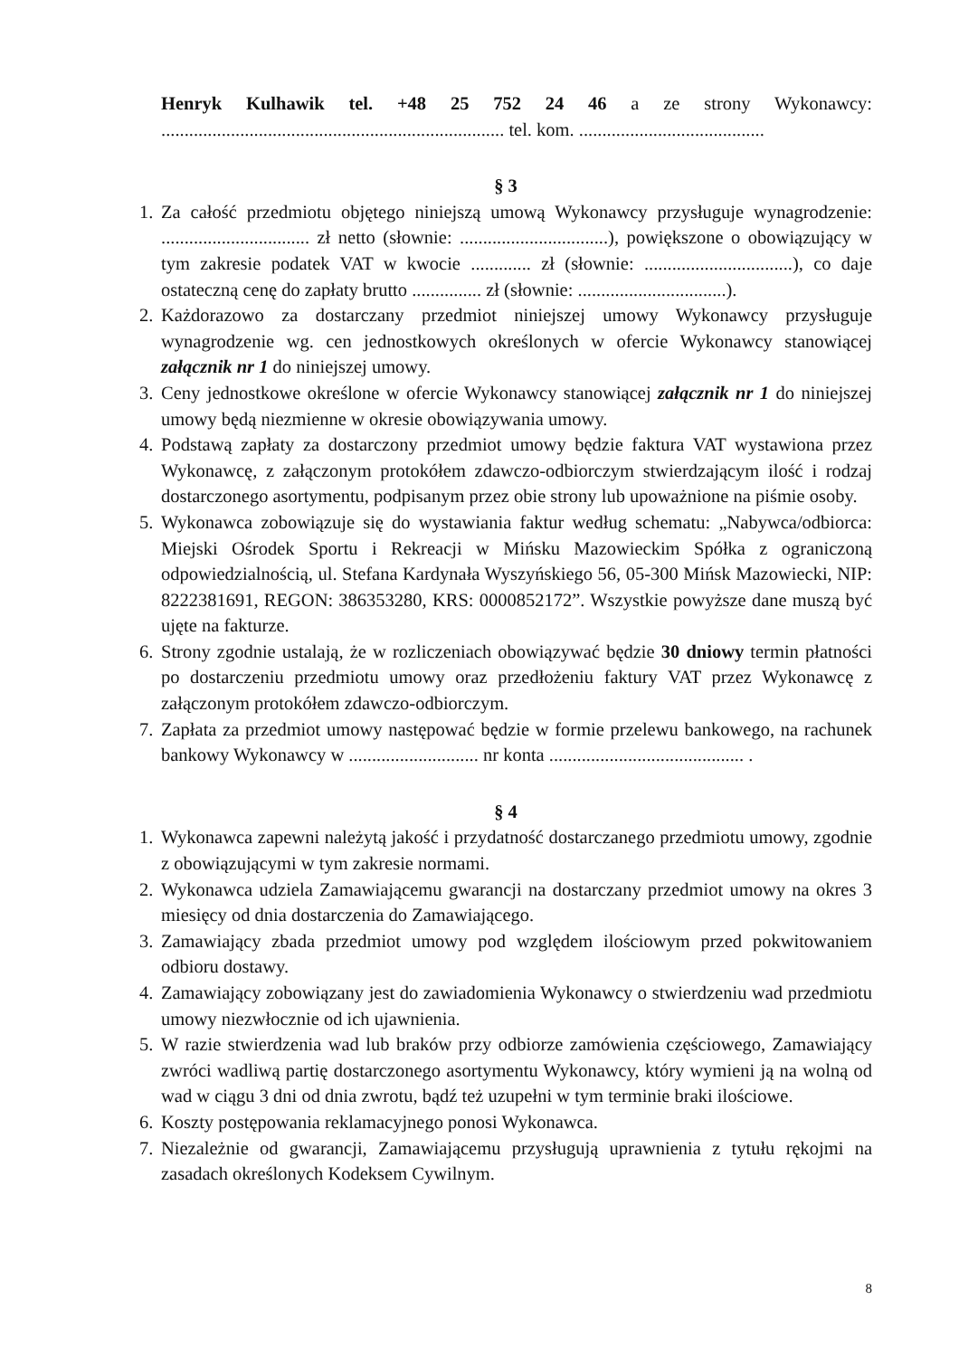Henryk Kulhawik tel. +48 25 752 24 46 a ze strony Wykonawcy:
.......................................................................... tel. kom. ........................................
§ 3
1. Za całość przedmiotu objętego niniejszą umową Wykonawcy przysługuje wynagrodzenie: ................................ zł netto (słownie: ................................), powiększone o obowiązujący w tym zakresie podatek VAT w kwocie ............. zł (słownie: ................................), co daje ostateczną cenę do zapłaty brutto ............... zł (słownie: ................................).
2. Każdorazowo za dostarczany przedmiot niniejszej umowy Wykonawcy przysługuje wynagrodzenie wg. cen jednostkowych określonych w ofercie Wykonawcy stanowiącej załącznik nr 1 do niniejszej umowy.
3. Ceny jednostkowe określone w ofercie Wykonawcy stanowiącej załącznik nr 1 do niniejszej umowy będą niezmienne w okresie obowiązywania umowy.
4. Podstawą zapłaty za dostarczony przedmiot umowy będzie faktura VAT wystawiona przez Wykonawcę, z załączonym protokółem zdawczo-odbiorczym stwierdzającym ilość i rodzaj dostarczonego asortymentu, podpisanym przez obie strony lub upoważnione na piśmie osoby.
5. Wykonawca zobowiązuje się do wystawiania faktur według schematu: „Nabywca/odbiorca: Miejski Ośrodek Sportu i Rekreacji w Mińsku Mazowieckim Spółka z ograniczoną odpowiedzialnością, ul. Stefana Kardynała Wyszyńskiego 56, 05-300 Mińsk Mazowiecki, NIP: 8222381691, REGON: 386353280, KRS: 0000852172”. Wszystkie powyższe dane muszą być ujęte na fakturze.
6. Strony zgodnie ustalają, że w rozliczeniach obowiązywać będzie 30 dniowy termin płatności po dostarczeniu przedmiotu umowy oraz przedłożeniu faktury VAT przez Wykonawcę z załączonym protokółem zdawczo-odbiorczym.
7. Zapłata za przedmiot umowy następować będzie w formie przelewu bankowego, na rachunek bankowy Wykonawcy w ............................ nr konta .......................................... .
§ 4
1. Wykonawca zapewni należytą jakość i przydatność dostarczanego przedmiotu umowy, zgodnie z obowiązującymi w tym zakresie normami.
2. Wykonawca udziela Zamawiającemu gwarancji na dostarczany przedmiot umowy na okres 3 miesięcy od dnia dostarczenia do Zamawiającego.
3. Zamawiający zbada przedmiot umowy pod względem ilościowym przed pokwitowaniem odbioru dostawy.
4. Zamawiający zobowiązany jest do zawiadomienia Wykonawcy o stwierdzeniu wad przedmiotu umowy niezwłocznie od ich ujawnienia.
5. W razie stwierdzenia wad lub braków przy odbiorze zamówienia częściowego, Zamawiający zwróci wadliwą partię dostarczonego asortymentu Wykonawcy, który wymieni ją na wolną od wad w ciągu 3 dni od dnia zwrotu, bądź też uzupełni w tym terminie braki ilościowe.
6. Koszty postępowania reklamacyjnego ponosi Wykonawca.
7. Niezależnie od gwarancji, Zamawiającemu przysługują uprawnienia z tytułu rękojmi na zasadach określonych Kodeksem Cywilnym.
8